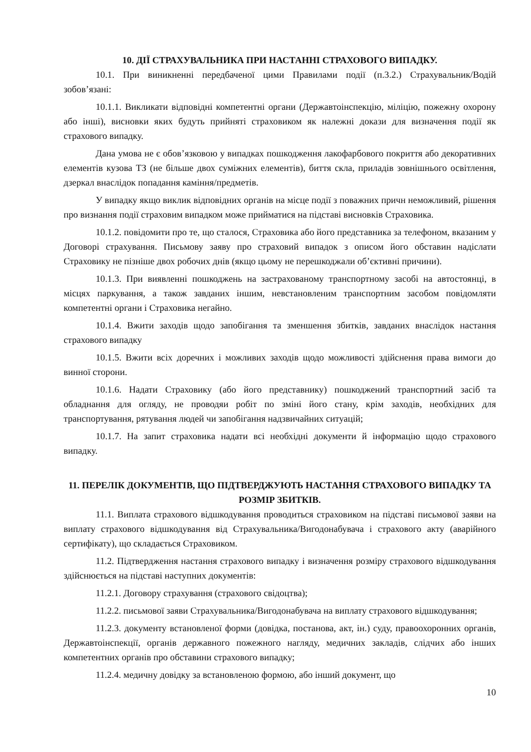10. ДІЇ СТРАХУВАЛЬНИКА ПРИ НАСТАННІ СТРАХОВОГО ВИПАДКУ.
10.1. При виникненні передбаченої цими Правилами події (п.3.2.) Страхувальник/Водій зобов’язані:
10.1.1. Викликати відповідні компетентні органи (Державтоінспекцію, міліцію, пожежну охорону або інші), висновки яких будуть прийняті страховиком як належні докази для визначення події як страхового випадку.
Дана умова не є обов’язковою у випадках пошкодження лакофарбового покриття або декоративних елементів кузова ТЗ (не більше двох суміжних елементів), биття скла, приладів зовнішнього освітлення, дзеркал внаслідок попадання каміння/предметів.
У випадку якщо виклик відповідних органів на місце події з поважних причн неможливий, рішення про визнання події страховим випадком може прийматися на підставі висновків Страховика.
10.1.2. повідомити про те, що сталося, Страховика або його представника за телефоном, вказаним у Договорі страхування. Письмову заяву про страховий випадок з описом його обставин надіслати Страховику не пізніше двох робочих днів (якщо цьому не перешкоджали об’єктивні причини).
10.1.3. При виявленні пошкоджень на застрахованому транспортному засобі на автостоянці, в місцях паркування, а також завданих іншим, невстановленим транспортним засобом повідомляти компетентні органи і Страховика негайно.
10.1.4. Вжити заходів щодо запобігання та зменшення збитків, завданих внаслідок настання страхового випадку
10.1.5. Вжити всіх доречних і можливих заходів щодо можливості здійснення права вимоги до винної сторони.
10.1.6. Надати Страховику (або його представнику) пошкоджений транспортний засіб та обладнання для огляду, не проводяи робіт по зміні його стану, крім заходів, необхідних для транспортування, рятування людей чи запобігання надзвичайних ситуацій;
10.1.7. На запит страховика надати всі необхідні документи й інформацію щодо страхового випадку.
11. ПЕРЕЛІК ДОКУМЕНТІВ, ЩО ПІДТВЕРДЖУЮТЬ НАСТАННЯ СТРАХОВОГО ВИПАДКУ ТА РОЗМІР ЗБИТКІВ.
11.1. Виплата страхового відшкодування проводиться страховиком на підставі письмової заяви на виплату страхового відшкодування від Страхувальника/Вигодонабувача і страхового акту (аварійного сертифікату), що складається Страховиком.
11.2. Підтвердження настання страхового випадку і визначення розміру страхового відшкодування здійснюється на підставі наступних документів:
11.2.1. Договору страхування (страхового свідоцтва);
11.2.2. письмової заяви Страхувальника/Вигодонабувача на виплату страхового відшкодування;
11.2.3. документу встановленої форми (довідка, постанова, акт, ін.) суду, правоохоронних органів, Державтоінспекції, органів державного пожежного нагляду, медичних закладів, слідчих або інших компетентних органів про обставини страхового випадку;
11.2.4. медичну довідку за встановленою формою, або інший документ, що
10